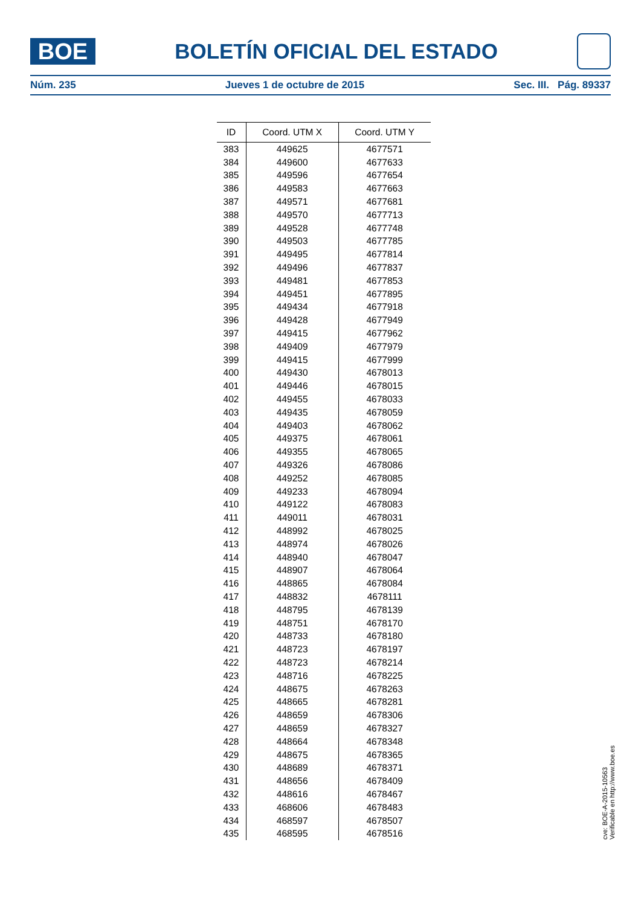BOE
BOLETÍN OFICIAL DEL ESTADO
Núm. 235 Jueves 1 de octubre de 2015 Sec. III. Pág. 89337
| ID | Coord. UTM X | Coord. UTM Y |
| --- | --- | --- |
| 383 | 449625 | 4677571 |
| 384 | 449600 | 4677633 |
| 385 | 449596 | 4677654 |
| 386 | 449583 | 4677663 |
| 387 | 449571 | 4677681 |
| 388 | 449570 | 4677713 |
| 389 | 449528 | 4677748 |
| 390 | 449503 | 4677785 |
| 391 | 449495 | 4677814 |
| 392 | 449496 | 4677837 |
| 393 | 449481 | 4677853 |
| 394 | 449451 | 4677895 |
| 395 | 449434 | 4677918 |
| 396 | 449428 | 4677949 |
| 397 | 449415 | 4677962 |
| 398 | 449409 | 4677979 |
| 399 | 449415 | 4677999 |
| 400 | 449430 | 4678013 |
| 401 | 449446 | 4678015 |
| 402 | 449455 | 4678033 |
| 403 | 449435 | 4678059 |
| 404 | 449403 | 4678062 |
| 405 | 449375 | 4678061 |
| 406 | 449355 | 4678065 |
| 407 | 449326 | 4678086 |
| 408 | 449252 | 4678085 |
| 409 | 449233 | 4678094 |
| 410 | 449122 | 4678083 |
| 411 | 449011 | 4678031 |
| 412 | 448992 | 4678025 |
| 413 | 448974 | 4678026 |
| 414 | 448940 | 4678047 |
| 415 | 448907 | 4678064 |
| 416 | 448865 | 4678084 |
| 417 | 448832 | 4678111 |
| 418 | 448795 | 4678139 |
| 419 | 448751 | 4678170 |
| 420 | 448733 | 4678180 |
| 421 | 448723 | 4678197 |
| 422 | 448723 | 4678214 |
| 423 | 448716 | 4678225 |
| 424 | 448675 | 4678263 |
| 425 | 448665 | 4678281 |
| 426 | 448659 | 4678306 |
| 427 | 448659 | 4678327 |
| 428 | 448664 | 4678348 |
| 429 | 448675 | 4678365 |
| 430 | 448689 | 4678371 |
| 431 | 448656 | 4678409 |
| 432 | 448616 | 4678467 |
| 433 | 468606 | 4678483 |
| 434 | 468597 | 4678507 |
| 435 | 468595 | 4678516 |
cve: BOE-A-2015-10563
Verificable en http://www.boe.es